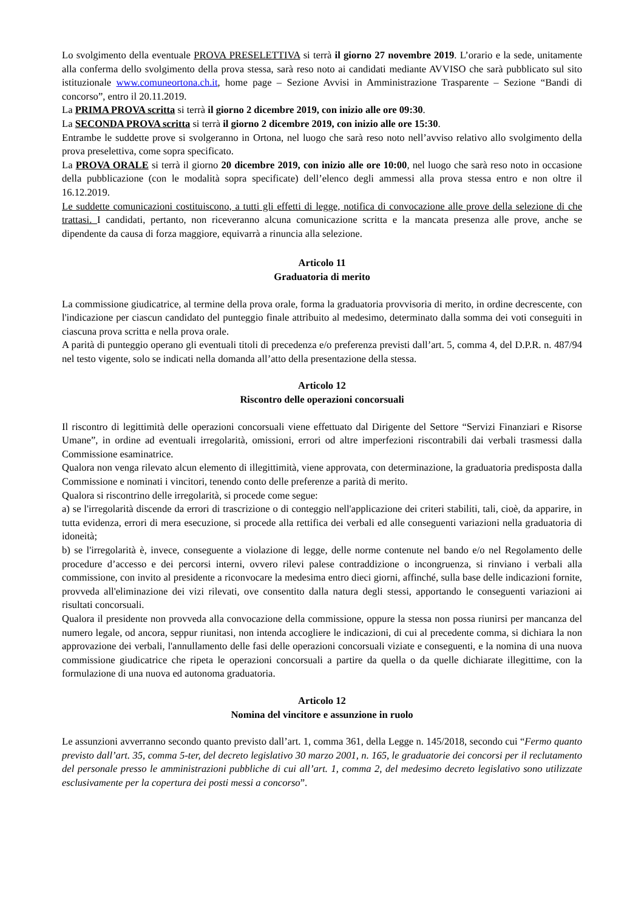Lo svolgimento della eventuale PROVA PRESELETTIVA si terrà il giorno 27 novembre 2019. L’orario e la sede, unitamente alla conferma dello svolgimento della prova stessa, sarà reso noto ai candidati mediante AVVISO che sarà pubblicato sul sito istituzionale www.comuneortona.ch.it, home page – Sezione Avvisi in Amministrazione Trasparente – Sezione “Bandi di concorso”, entro il 20.11.2019.
La PRIMA PROVA scritta si terrà il giorno 2 dicembre 2019, con inizio alle ore 09:30.
La SECONDA PROVA scritta si terrà il giorno 2 dicembre 2019, con inizio alle ore 15:30.
Entrambe le suddette prove si svolgeranno in Ortona, nel luogo che sarà reso noto nell’avviso relativo allo svolgimento della prova preselettiva, come sopra specificato.
La PROVA ORALE si terrà il giorno 20 dicembre 2019, con inizio alle ore 10:00, nel luogo che sarà reso noto in occasione della pubblicazione (con le modalità sopra specificate) dell’elenco degli ammessi alla prova stessa entro e non oltre il 16.12.2019.
Le suddette comunicazioni costituiscono, a tutti gli effetti di legge, notifica di convocazione alle prove della selezione di che trattasi. I candidati, pertanto, non riceveranno alcuna comunicazione scritta e la mancata presenza alle prove, anche se dipendente da causa di forza maggiore, equivarrà a rinuncia alla selezione.
Articolo 11
Graduatoria di merito
La commissione giudicatrice, al termine della prova orale, forma la graduatoria provvisoria di merito, in ordine decrescente, con l'indicazione per ciascun candidato del punteggio finale attribuito al medesimo, determinato dalla somma dei voti conseguiti in ciascuna prova scritta e nella prova orale.
A parità di punteggio operano gli eventuali titoli di precedenza e/o preferenza previsti dall’art. 5, comma 4, del D.P.R. n. 487/94 nel testo vigente, solo se indicati nella domanda all’atto della presentazione della stessa.
Articolo 12
Riscontro delle operazioni concorsuali
Il riscontro di legittimità delle operazioni concorsuali viene effettuato dal Dirigente del Settore “Servizi Finanziari e Risorse Umane”, in ordine ad eventuali irregolarità, omissioni, errori od altre imperfezioni riscontrabili dai verbali trasmessi dalla Commissione esaminatrice.
Qualora non venga rilevato alcun elemento di illegittimità, viene approvata, con determinazione, la graduatoria predisposta dalla Commissione e nominati i vincitori, tenendo conto delle preferenze a parità di merito.
Qualora si riscontrino delle irregolarità, si procede come segue:
a) se l'irregolarità discende da errori di trascrizione o di conteggio nell'applicazione dei criteri stabiliti, tali, cioè, da apparire, in tutta evidenza, errori di mera esecuzione, si procede alla rettifica dei verbali ed alle conseguenti variazioni nella graduatoria di idoneità;
b) se l'irregolarità è, invece, conseguente a violazione di legge, delle norme contenute nel bando e/o nel Regolamento delle procedure d’accesso e dei percorsi interni, ovvero rilevi palese contraddizione o incongruenza, si rinviano i verbali alla commissione, con invito al presidente a riconvocare la medesima entro dieci giorni, affinché, sulla base delle indicazioni fornite, provveda all'eliminazione dei vizi rilevati, ove consentito dalla natura degli stessi, apportando le conseguenti variazioni ai risultati concorsuali.
Qualora il presidente non provveda alla convocazione della commissione, oppure la stessa non possa riunirsi per mancanza del numero legale, od ancora, seppur riunitasi, non intenda accogliere le indicazioni, di cui al precedente comma, si dichiara la non approvazione dei verbali, l'annullamento delle fasi delle operazioni concorsuali viziate e conseguenti, e la nomina di una nuova commissione giudicatrice che ripeta le operazioni concorsuali a partire da quella o da quelle dichiarate illegittime, con la formulazione di una nuova ed autonoma graduatoria.
Articolo 12
Nomina del vincitore e assunzione in ruolo
Le assunzioni avverranno secondo quanto previsto dall’art. 1, comma 361, della Legge n. 145/2018, secondo cui “Fermo quanto previsto dall’art. 35, comma 5-ter, del decreto legislativo 30 marzo 2001, n. 165, le graduatorie dei concorsi per il reclutamento del personale presso le amministrazioni pubbliche di cui all’art. 1, comma 2, del medesimo decreto legislativo sono utilizzate esclusivamente per la copertura dei posti messi a concorso”.